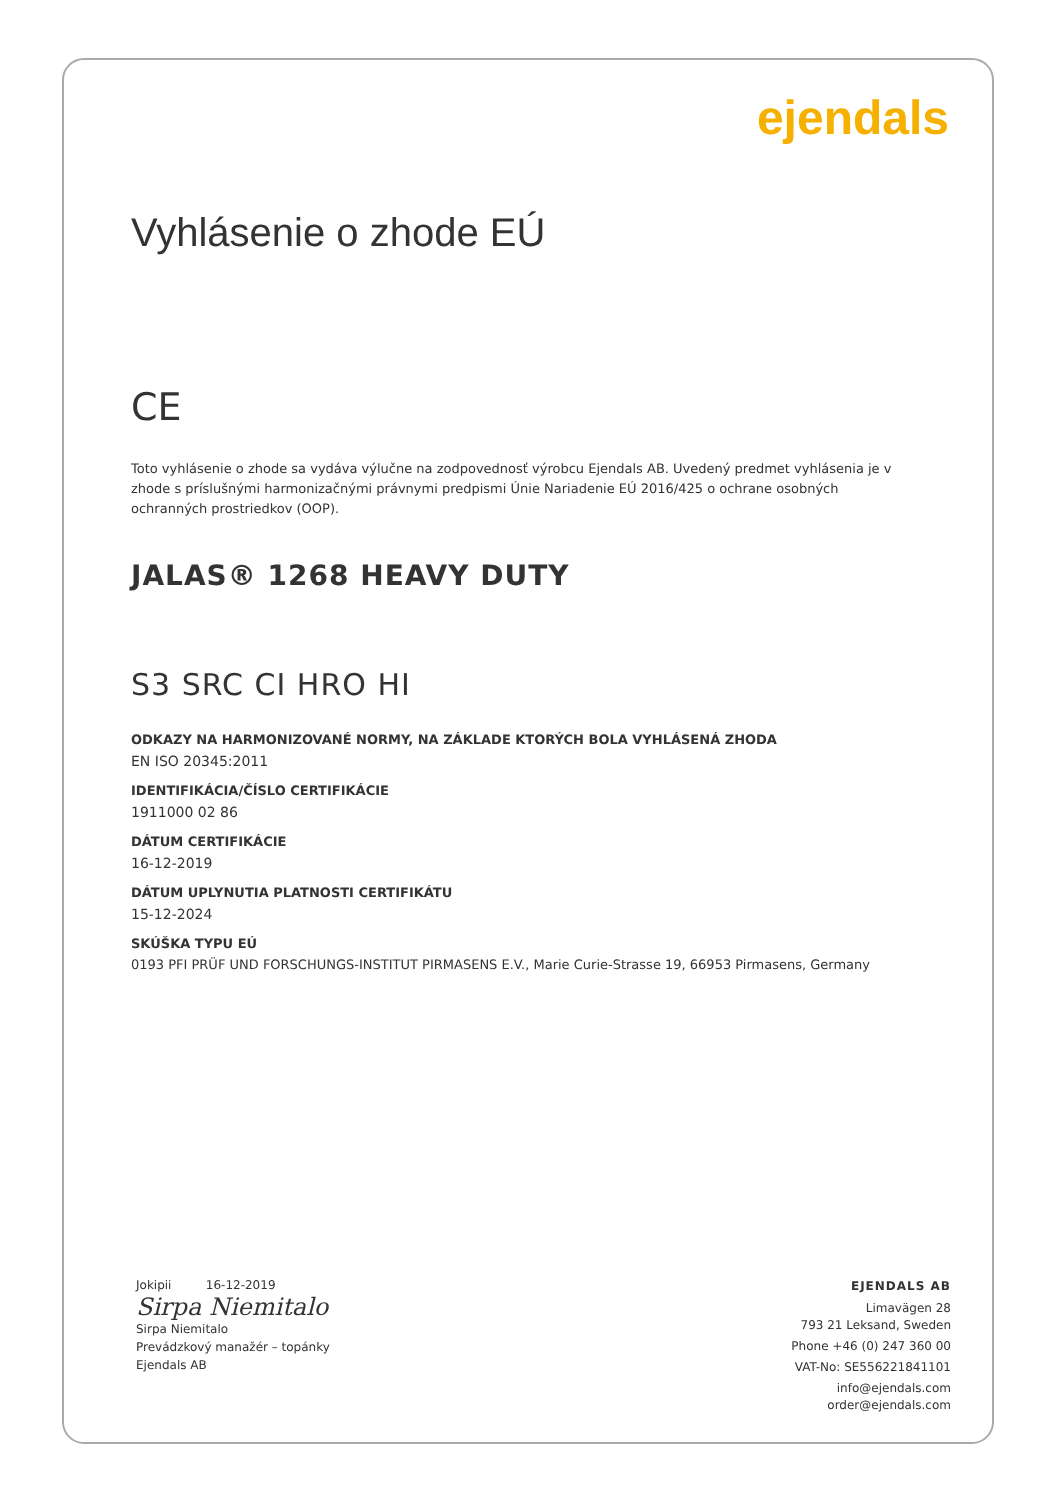ejendals
Vyhlásenie o zhode EÚ
CE
Toto vyhlásenie o zhode sa vydáva výlučne na zodpovednosť výrobcu Ejendals AB. Uvedený predmet vyhlásenia je v zhode s príslušnými harmonizačnými právnymi predpismi Únie Nariadenie EÚ 2016/425 o ochrane osobných ochranných prostriedkov (OOP).
JALAS® 1268 HEAVY DUTY
S3 SRC CI HRO HI
ODKAZY NA HARMONIZOVANÉ NORMY, NA ZÁKLADE KTORÝCH BOLA VYHLÁSENÁ ZHODA
EN ISO 20345:2011
IDENTIFIKÁCIA/ČÍSLO CERTIFIKÁCIE
1911000 02 86
DÁTUM CERTIFIKÁCIE
16-12-2019
DÁTUM UPLYNUTIA PLATNOSTI CERTIFIKÁTU
15-12-2024
SKÚŠKA TYPU EÚ
0193 PFI PRÜF UND FORSCHUNGS-INSTITUT PIRMASENS E.V., Marie Curie-Strasse 19, 66953 Pirmasens, Germany
Jokipii 16-12-2019
Sirpa Niemitalo
Sirpa Niemitalo
Prevádzkový manažér – topánky
Ejendals AB
EJENDALS AB
Limavägen 28
793 21 Leksand, Sweden
Phone +46 (0) 247 360 00
VAT-No: SE556221841101
info@ejendals.com
order@ejendals.com